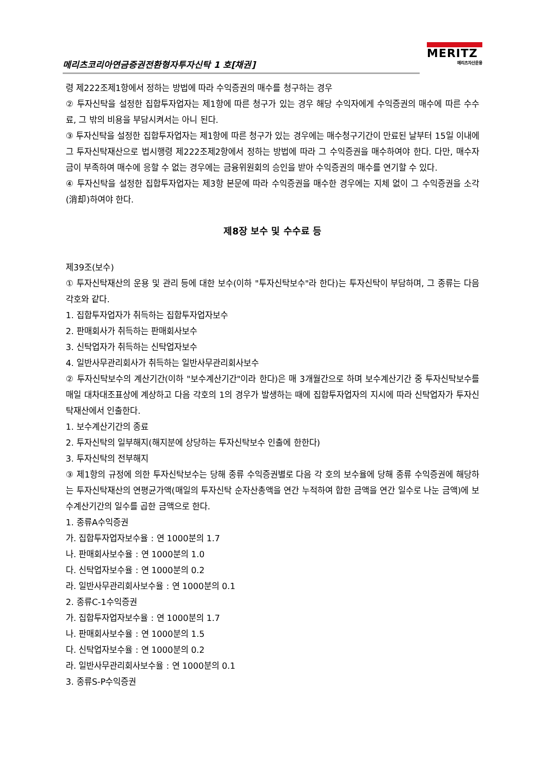메리츠코리아연금증권전환형자투자신탁 1 호[채권]
MERITZ
메리츠자산운용
령 제222조제1항에서 정하는 방법에 따라 수익증권의 매수를 청구하는 경우
② 투자신탁을 설정한 집합투자업자는 제1항에 따른 청구가 있는 경우 해당 수익자에게 수익증권의 매수에 따른 수수료, 그 밖의 비용을 부담시켜서는 아니 된다.
③ 투자신탁을 설정한 집합투자업자는 제1항에 따른 청구가 있는 경우에는 매수청구기간이 만료된 날부터 15일 이내에 그 투자신탁재산으로 법시행령 제222조제2항에서 정하는 방법에 따라 그 수익증권을 매수하여야 한다. 다만, 매수자금이 부족하여 매수에 응할 수 없는 경우에는 금융위원회의 승인을 받아 수익증권의 매수를 연기할 수 있다.
④ 투자신탁을 설정한 집합투자업자는 제3항 본문에 따라 수익증권을 매수한 경우에는 지체 없이 그 수익증권을 소각(消却)하여야 한다.
제8장 보수 및 수수료 등
제39조(보수)
① 투자신탁재산의 운용 및 관리 등에 대한 보수(이하 "투자신탁보수"라 한다)는 투자신탁이 부담하며, 그 종류는 다음 각호와 같다.
1. 집합투자업자가 취득하는 집합투자업자보수
2. 판매회사가 취득하는 판매회사보수
3. 신탁업자가 취득하는 신탁업자보수
4. 일반사무관리회사가 취득하는 일반사무관리회사보수
② 투자신탁보수의 계산기간(이하 "보수계산기간"이라 한다)은 매 3개월간으로 하며 보수계산기간 중 투자신탁보수를 매일 대차대조표상에 계상하고 다음 각호의 1의 경우가 발생하는 때에 집합투자업자의 지시에 따라 신탁업자가 투자신탁재산에서 인출한다.
1. 보수계산기간의 종료
2. 투자신탁의 일부해지(해지분에 상당하는 투자신탁보수 인출에 한한다)
3. 투자신탁의 전부해지
③ 제1항의 규정에 의한 투자신탁보수는 당해 종류 수익증권별로 다음 각 호의 보수율에 당해 종류 수익증권에 해당하는 투자신탁재산의 연평균가액(매일의 투자신탁 순자산총액을 연간 누적하여 합한 금액을 연간 일수로 나눈 금액)에 보수계산기간의 일수를 곱한 금액으로 한다.
1. 종류A수익증권
가. 집합투자업자보수율 : 연 1000분의 1.7
나. 판매회사보수율 : 연 1000분의 1.0
다. 신탁업자보수율 : 연 1000분의 0.2
라. 일반사무관리회사보수율 : 연 1000분의 0.1
2. 종류C-1수익증권
가. 집합투자업자보수율 : 연 1000분의 1.7
나. 판매회사보수율 : 연 1000분의 1.5
다. 신탁업자보수율 : 연 1000분의 0.2
라. 일반사무관리회사보수율 : 연 1000분의 0.1
3. 종류S-P수익증권